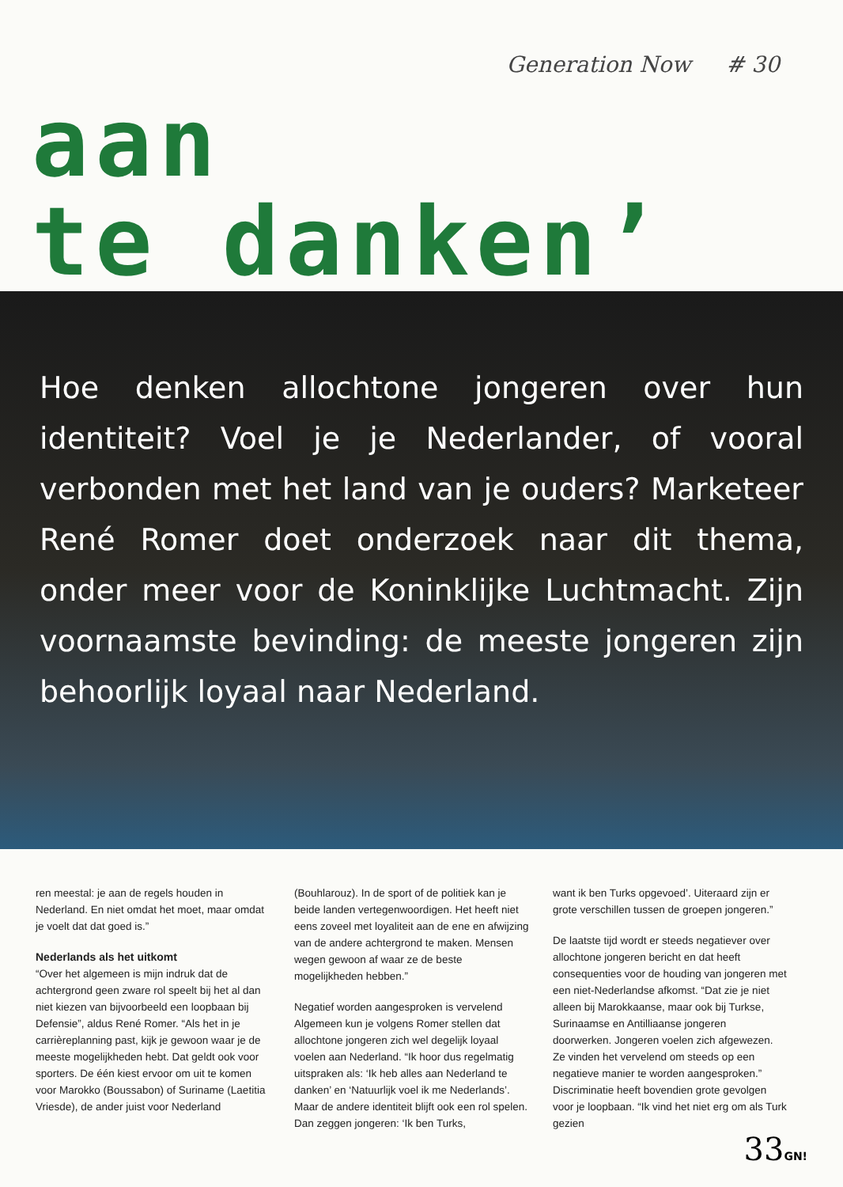Generation Now # 30
aan
te danken’
Hoe denken allochtone jongeren over hun identiteit? Voel je je Nederlander, of vooral verbonden met het land van je ouders? Marketeer René Romer doet onderzoek naar dit thema, onder meer voor de Koninklijke Luchtmacht. Zijn voornaamste bevinding: de meeste jongeren zijn behoorlijk loyaal naar Nederland.
ren meestal: je aan de regels houden in Nederland. En niet omdat het moet, maar omdat je voelt dat dat goed is.”
Nederlands als het uitkomt
“Over het algemeen is mijn indruk dat de achtergrond geen zware rol speelt bij het al dan niet kiezen van bijvoorbeeld een loopbaan bij Defensie”, aldus René Romer. “Als het in je carrièreplanning past, kijk je gewoon waar je de meeste mogelijkheden hebt. Dat geldt ook voor sporters. De één kiest ervoor om uit te komen voor Marokko (Boussabon) of Suriname (Laetitia Vriesde), de ander juist voor Nederland
(Bouhlarouz). In de sport of de politiek kan je beide landen vertegenwoordigen. Het heeft niet eens zoveel met loyaliteit aan de ene en afwijzing van de andere achtergrond te maken. Mensen wegen gewoon af waar ze de beste mogelijkheden hebben.”
Negatief worden aangesproken is vervelend
Algemeen kun je volgens Romer stellen dat allochtone jongeren zich wel degelijk loyaal voelen aan Nederland. “Ik hoor dus regelmatig uitspraken als: ‘Ik heb alles aan Nederland te danken’ en ‘Natuurlijk voel ik me Nederlands’. Maar de andere identiteit blijft ook een rol spelen. Dan zeggen jongeren: ‘Ik ben Turks,
want ik ben Turks opgevoed’. Uiteraard zijn er grote verschillen tussen de groepen jongeren.”
De laatste tijd wordt er steeds negatiever over allochtone jongeren bericht en dat heeft consequenties voor de houding van jongeren met een niet-Nederlandse afkomst. “Dat zie je niet alleen bij Marokkaanse, maar ook bij Turkse, Surinaamse en Antilliaanse jongeren doorwerken. Jongeren voelen zich afgewezen. Ze vinden het vervelend om steeds op een negatieve manier te worden aangesproken.”
Discriminatie heeft bovendien grote gevolgen voor je loopbaan. “Ik vind het niet erg om als Turk gezien
33GN!